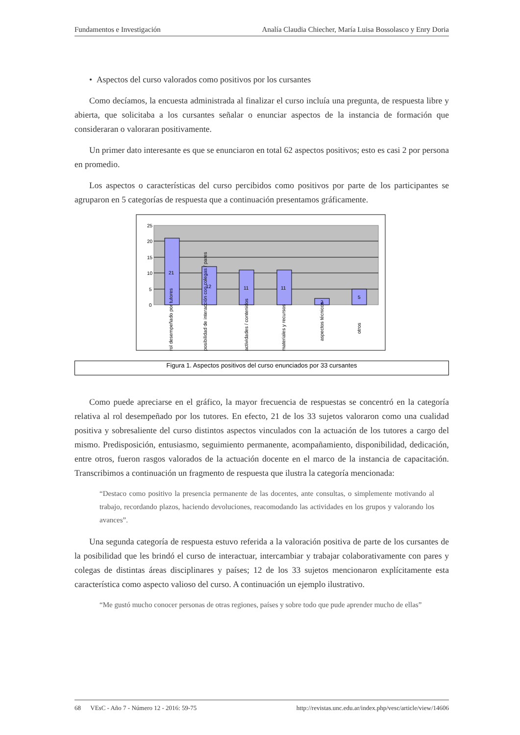Fundamentos e Investigación Analía Claudia Chiecher, María Luisa Bossolasco y Enry Doria
• Aspectos del curso valorados como positivos por los cursantes
Como decíamos, la encuesta administrada al finalizar el curso incluía una pregunta, de respuesta libre y abierta, que solicitaba a los cursantes señalar o enunciar aspectos de la instancia de formación que consideraran o valoraran positivamente.
Un primer dato interesante es que se enunciaron en total 62 aspectos positivos; esto es casi 2 por persona en promedio.
Los aspectos o características del curso percibidos como positivos por parte de los participantes se agruparon en 5 categorías de respuesta que a continuación presentamos gráficamente.
25
20
15
10
5
0
21
12
11
11
2
5
rol desempeñado por tutores
posibilidad de interacción con colegas / pares
actividades / contenidos
materiales y recursos
aspectos técnicos
otros
Figura 1. Aspectos positivos del curso enunciados por 33 cursantes
Como puede apreciarse en el gráfico, la mayor frecuencia de respuestas se concentró en la categoría relativa al rol desempeñado por los tutores. En efecto, 21 de los 33 sujetos valoraron como una cualidad positiva y sobresaliente del curso distintos aspectos vinculados con la actuación de los tutores a cargo del mismo. Predisposición, entusiasmo, seguimiento permanente, acompañamiento, disponibilidad, dedicación, entre otros, fueron rasgos valorados de la actuación docente en el marco de la instancia de capacitación. Transcribimos a continuación un fragmento de respuesta que ilustra la categoría mencionada:
“Destaco como positivo la presencia permanente de las docentes, ante consultas, o simplemente motivando al trabajo, recordando plazos, haciendo devoluciones, reacomodando las actividades en los grupos y valorando los avances”.
Una segunda categoría de respuesta estuvo referida a la valoración positiva de parte de los cursantes de la posibilidad que les brindó el curso de interactuar, intercambiar y trabajar colaborativamente con pares y colegas de distintas áreas disciplinares y países; 12 de los 33 sujetos mencionaron explícitamente esta característica como aspecto valioso del curso. A continuación un ejemplo ilustrativo.
“Me gustó mucho conocer personas de otras regiones, países y sobre todo que pude aprender mucho de ellas”
68 VEsC - Año 7 - Número 12 - 2016: 59-75 http://revistas.unc.edu.ar/index.php/vesc/article/view/14606